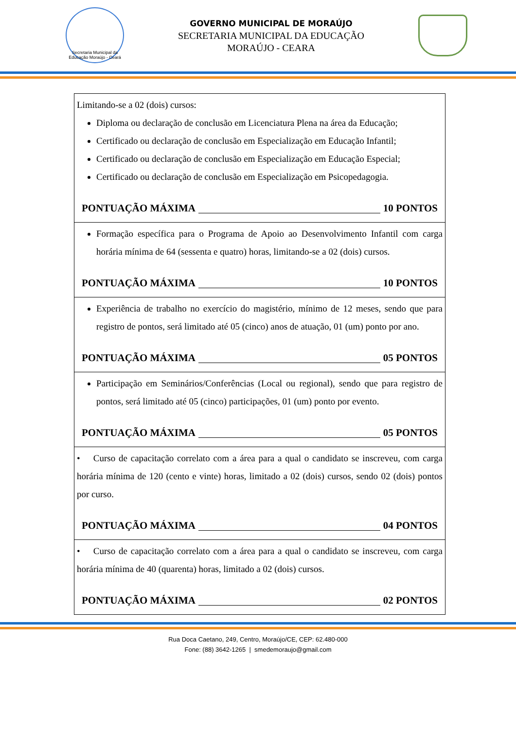Secretaria Municipal da Educação Moraújo - Ceará
GOVERNO MUNICIPAL DE MORAÚJO
SECRETARIA MUNICIPAL DA EDUCAÇÃO
MORAÚJO - CEARA
| Limitando-se a 02 (dois) cursos: Diploma ou declaração de conclusão em Licenciatura Plena na área da Educação; Certificado ou declaração de conclusão em Especialização em Educação Infantil; Certificado ou declaração de conclusão em Especialização em Educação Especial; Certificado ou declaração de conclusão em Especialização em Psicopedagogia. PONTUAÇÃO MÁXIMA 10 PONTOS |
| Formação específica para o Programa de Apoio ao Desenvolvimento Infantil com carga horária mínima de 64 (sessenta e quatro) horas, limitando-se a 02 (dois) cursos. PONTUAÇÃO MÁXIMA 10 PONTOS |
| Experiência de trabalho no exercício do magistério, mínimo de 12 meses, sendo que para registro de pontos, será limitado até 05 (cinco) anos de atuação, 01 (um) ponto por ano. PONTUAÇÃO MÁXIMA 05 PONTOS |
| Participação em Seminários/Conferências (Local ou regional), sendo que para registro de pontos, será limitado até 05 (cinco) participações, 01 (um) ponto por evento. PONTUAÇÃO MÁXIMA 05 PONTOS |
| • Curso de capacitação correlato com a área para a qual o candidato se inscreveu, com carga horária mínima de 120 (cento e vinte) horas, limitado a 02 (dois) cursos, sendo 02 (dois) pontos por curso. PONTUAÇÃO MÁXIMA 04 PONTOS |
| • Curso de capacitação correlato com a área para a qual o candidato se inscreveu, com carga horária mínima de 40 (quarenta) horas, limitado a 02 (dois) cursos. PONTUAÇÃO MÁXIMA 02 PONTOS |
Rua Doca Caetano, 249, Centro, Moraújo/CE, CEP: 62.480-000
Fone: (88) 3642-1265 | smedemoraujo@gmail.com